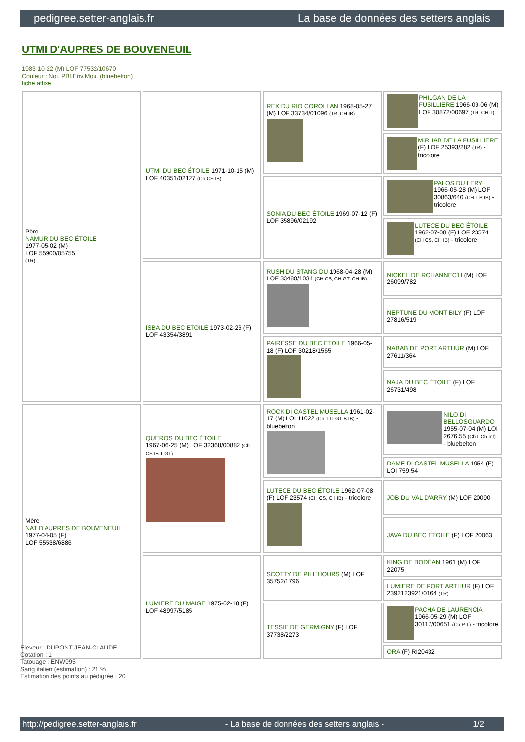pedigree.setter-anglais.fr La base de données des setters anglais
UTMI D'AUPRES DE BOUVENEUIL
1983-10-22 (M) LOF 77532/10670
Couleur : Noi. PBl.Env.Mou. (bluebelton)
fiche affixe
| Père NAMUR DU BEC ÉTOILE 1977-05-02 (M) LOF 55900/05755 (TR) | UTMI DU BEC ÉTOILE 1971-10-15 (M) LOF 40351/02127 (Ch CS IB) | REX DU RIO COROLLAN 1968-05-27 (M) LOF 33734/01096 (TR, CH IB) | PHILGAN DE LA FUSILLIERE 1966-09-06 (M) LOF 30872/00697 (TR, CH T) |
| | | | MIRHAB DE LA FUSILLIERE (F) LOF 25393/282 (TR) - tricolore |
| | | SONIA DU BEC ÉTOILE 1969-07-12 (F) LOF 35896/02192 | PALOS DU LERY 1966-05-28 (M) LOF 30863/640 (CH T B IB) - tricolore |
| | | | LUTECE DU BEC ÉTOILE 1962-07-08 (F) LOF 23574 (CH CS, CH IB) - tricolore |
| | ISBA DU BEC ÉTOILE 1973-02-26 (F) LOF 43354/3891 | RUSH DU STANG DU 1968-04-28 (M) LOF 33480/1034 (CH CS, CH GT, CH IB) | NICKEL DE ROHANNEC'H (M) LOF 26099/782 |
| | | | NEPTUNE DU MONT BILY (F) LOF 27816/519 |
| | | PAIRESSE DU BEC ÉTOILE 1966-05-18 (F) LOF 30218/1565 | NABAB DE PORT ARTHUR (M) LOF 27611/364 |
| | | | NAJA DU BEC ÉTOILE (F) LOF 26731/498 |
| Mère NAT D'AUPRES DE BOUVENEUIL 1977-04-05 (F) LOF 55538/6886 | QUEROS DU BEC ÉTOILE 1967-06-25 (M) LOF 32368/00882 (Ch CS IB T GT) | ROCK DI CASTEL MUSELLA 1961-02-17 (M) LOI 11022 (Ch T IT GT B IB) - bluebelton | NILO DI BELLOSGUARDO 1955-07-04 (M) LOI 2676.55 (Ch L Ch Int) - bluebelton |
| | | | DAME DI CASTEL MUSELLA 1954 (F) LOI 759.54 |
| | | LUTECE DU BEC ÉTOILE 1962-07-08 (F) LOF 23574 (CH CS, CH IB) - tricolore | JOB DU VAL D'ARRY (M) LOF 20090 |
| | | | JAVA DU BEC ÉTOILE (F) LOF 20063 |
| | LUMIERE DU MAIGE 1975-02-18 (F) LOF 48997/5185 | SCOTTY DE PILL'HOURS (M) LOF 35752/1796 | KING DE BODÉAN 1961 (M) LOF 22075 |
| | | | LUMIERE DE PORT ARTHUR (F) LOF 2392123921/0164 (TR) |
| | | TESSIE DE GERMIGNY (F) LOF 37738/2273 | PACHA DE LAURENCIA 1966-05-29 (M) LOF 30117/00651 (Ch P T) - tricolore |
| | | | ORA (F) RI20432 |
Eleveur : DUPONT JEAN-CLAUDE
Cotation : 1
Tatouage : ENW995
Sang italien (estimation) : 21 %
Estimation des points au pédigrée : 20
http://pedigree.setter-anglais.fr - La base de données des setters anglais - 1/2